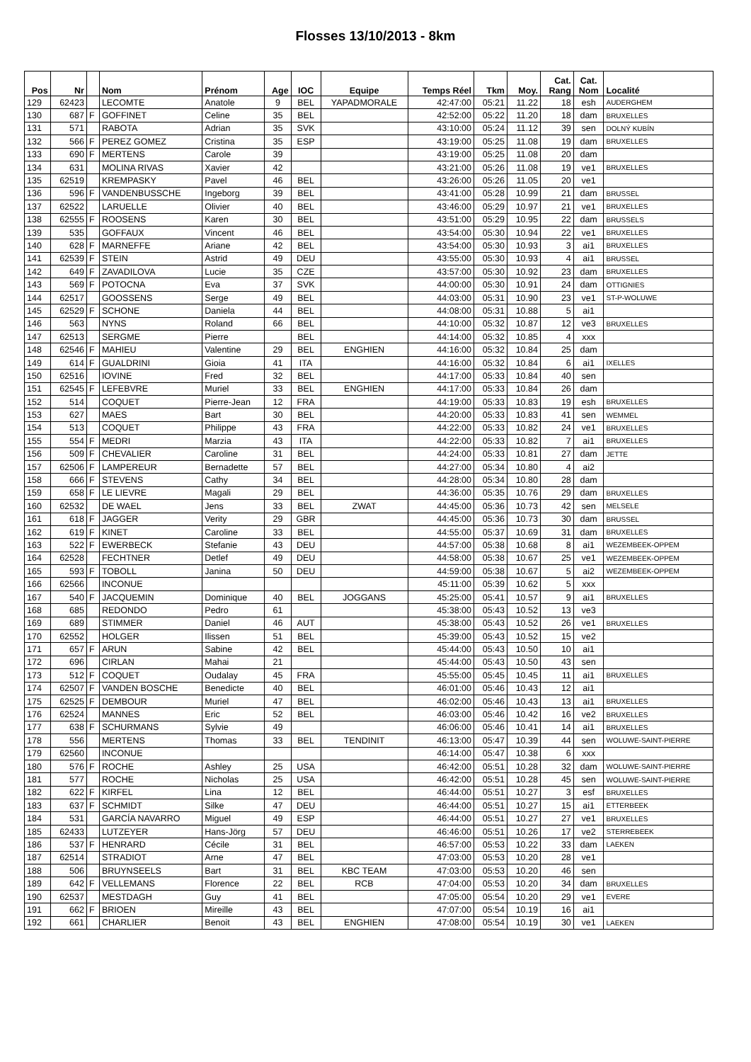Flosses 13/10/2013 - 8km
| Pos | Nr | | Nom | Prénom | Age | IOC | Equipe | Temps Réel | Tkm | Moy. | Cat. Rang | Cat. Nom | Localité |
| --- | --- | --- | --- | --- | --- | --- | --- | --- | --- | --- | --- | --- | --- |
| 129 | 62423 | | LECOMTE | Anatole | 9 | BEL | YAPADMORALE | 42:47:00 | 05:21 | 11.22 | 18 | esh | AUDERGHEM |
| 130 | 687 | F | GOFFINET | Celine | 35 | BEL | | 42:52:00 | 05:22 | 11.20 | 18 | dam | BRUXELLES |
| 131 | 571 | | RABOTA | Adrian | 35 | SVK | | 43:10:00 | 05:24 | 11.12 | 39 | sen | DOLNÝ KUBÍN |
| 132 | 566 | F | PEREZ GOMEZ | Cristina | 35 | ESP | | 43:19:00 | 05:25 | 11.08 | 19 | dam | BRUXELLES |
| 133 | 690 | F | MERTENS | Carole | 39 | | | 43:19:00 | 05:25 | 11.08 | 20 | dam | |
| 134 | 631 | | MOLINA RIVAS | Xavier | 42 | | | 43:21:00 | 05:26 | 11.08 | 19 | ve1 | BRUXELLES |
| 135 | 62519 | | KREMPASKY | Pavel | 46 | BEL | | 43:26:00 | 05:26 | 11.05 | 20 | ve1 | |
| 136 | 596 | F | VANDENBUSSCHE | Ingeborg | 39 | BEL | | 43:41:00 | 05:28 | 10.99 | 21 | dam | BRUSSEL |
| 137 | 62522 | | LARUELLE | Olivier | 40 | BEL | | 43:46:00 | 05:29 | 10.97 | 21 | ve1 | BRUXELLES |
| 138 | 62555 | F | ROOSENS | Karen | 30 | BEL | | 43:51:00 | 05:29 | 10.95 | 22 | dam | BRUSSELS |
| 139 | 535 | | GOFFAUX | Vincent | 46 | BEL | | 43:54:00 | 05:30 | 10.94 | 22 | ve1 | BRUXELLES |
| 140 | 628 | F | MARNEFFE | Ariane | 42 | BEL | | 43:54:00 | 05:30 | 10.93 | 3 | ai1 | BRUXELLES |
| 141 | 62539 | F | STEIN | Astrid | 49 | DEU | | 43:55:00 | 05:30 | 10.93 | 4 | ai1 | BRUSSEL |
| 142 | 649 | F | ZAVADILOVA | Lucie | 35 | CZE | | 43:57:00 | 05:30 | 10.92 | 23 | dam | BRUXELLES |
| 143 | 569 | F | POTOCNA | Eva | 37 | SVK | | 44:00:00 | 05:30 | 10.91 | 24 | dam | OTTIGNIES |
| 144 | 62517 | | GOOSSENS | Serge | 49 | BEL | | 44:03:00 | 05:31 | 10.90 | 23 | ve1 | ST-P-WOLUWE |
| 145 | 62529 | F | SCHONE | Daniela | 44 | BEL | | 44:08:00 | 05:31 | 10.88 | 5 | ai1 | |
| 146 | 563 | | NYNS | Roland | 66 | BEL | | 44:10:00 | 05:32 | 10.87 | 12 | ve3 | BRUXELLES |
| 147 | 62513 | | SERGME | Pierre | | BEL | | 44:14:00 | 05:32 | 10.85 | 4 | xxx | |
| 148 | 62546 | F | MAHIEU | Valentine | 29 | BEL | ENGHIEN | 44:16:00 | 05:32 | 10.84 | 25 | dam | |
| 149 | 614 | F | GUALDRINI | Gioia | 41 | ITA | | 44:16:00 | 05:32 | 10.84 | 6 | ai1 | IXELLES |
| 150 | 62516 | | IOVINE | Fred | 32 | BEL | | 44:17:00 | 05:33 | 10.84 | 40 | sen | |
| 151 | 62545 | F | LEFEBVRE | Muriel | 33 | BEL | ENGHIEN | 44:17:00 | 05:33 | 10.84 | 26 | dam | |
| 152 | 514 | | COQUET | Pierre-Jean | 12 | FRA | | 44:19:00 | 05:33 | 10.83 | 19 | esh | BRUXELLES |
| 153 | 627 | | MAES | Bart | 30 | BEL | | 44:20:00 | 05:33 | 10.83 | 41 | sen | WEMMEL |
| 154 | 513 | | COQUET | Philippe | 43 | FRA | | 44:22:00 | 05:33 | 10.82 | 24 | ve1 | BRUXELLES |
| 155 | 554 | F | MEDRI | Marzia | 43 | ITA | | 44:22:00 | 05:33 | 10.82 | 7 | ai1 | BRUXELLES |
| 156 | 509 | F | CHEVALIER | Caroline | 31 | BEL | | 44:24:00 | 05:33 | 10.81 | 27 | dam | JETTE |
| 157 | 62506 | F | LAMPEREUR | Bernadette | 57 | BEL | | 44:27:00 | 05:34 | 10.80 | 4 | ai2 | |
| 158 | 666 | F | STEVENS | Cathy | 34 | BEL | | 44:28:00 | 05:34 | 10.80 | 28 | dam | |
| 159 | 658 | F | LE LIEVRE | Magali | 29 | BEL | | 44:36:00 | 05:35 | 10.76 | 29 | dam | BRUXELLES |
| 160 | 62532 | | DE WAEL | Jens | 33 | BEL | ZWAT | 44:45:00 | 05:36 | 10.73 | 42 | sen | MELSELE |
| 161 | 618 | F | JAGGER | Verity | 29 | GBR | | 44:45:00 | 05:36 | 10.73 | 30 | dam | BRUSSEL |
| 162 | 619 | F | KINET | Caroline | 33 | BEL | | 44:55:00 | 05:37 | 10.69 | 31 | dam | BRUXELLES |
| 163 | 522 | F | EWERBECK | Stefanie | 43 | DEU | | 44:57:00 | 05:38 | 10.68 | 8 | ai1 | WEZEMBEEK-OPPEM |
| 164 | 62528 | | FECHTNER | Detlef | 49 | DEU | | 44:58:00 | 05:38 | 10.67 | 25 | ve1 | WEZEMBEEK-OPPEM |
| 165 | 593 | F | TOBOLL | Janina | 50 | DEU | | 44:59:00 | 05:38 | 10.67 | 5 | ai2 | WEZEMBEEK-OPPEM |
| 166 | 62566 | | INCONUE | | | | | 45:11:00 | 05:39 | 10.62 | 5 | xxx | |
| 167 | 540 | F | JACQUEMIN | Dominique | 40 | BEL | JOGGANS | 45:25:00 | 05:41 | 10.57 | 9 | ai1 | BRUXELLES |
| 168 | 685 | | REDONDO | Pedro | 61 | | | 45:38:00 | 05:43 | 10.52 | 13 | ve3 | |
| 169 | 689 | | STIMMER | Daniel | 46 | AUT | | 45:38:00 | 05:43 | 10.52 | 26 | ve1 | BRUXELLES |
| 170 | 62552 | | HOLGER | Ilissen | 51 | BEL | | 45:39:00 | 05:43 | 10.52 | 15 | ve2 | |
| 171 | 657 | F | ARUN | Sabine | 42 | BEL | | 45:44:00 | 05:43 | 10.50 | 10 | ai1 | |
| 172 | 696 | | CIRLAN | Mahai | 21 | | | 45:44:00 | 05:43 | 10.50 | 43 | sen | |
| 173 | 512 | F | COQUET | Oudalay | 45 | FRA | | 45:55:00 | 05:45 | 10.45 | 11 | ai1 | BRUXELLES |
| 174 | 62507 | F | VANDEN BOSCHE | Benedicte | 40 | BEL | | 46:01:00 | 05:46 | 10.43 | 12 | ai1 | |
| 175 | 62525 | F | DEMBOUR | Muriel | 47 | BEL | | 46:02:00 | 05:46 | 10.43 | 13 | ai1 | BRUXELLES |
| 176 | 62524 | | MANNES | Eric | 52 | BEL | | 46:03:00 | 05:46 | 10.42 | 16 | ve2 | BRUXELLES |
| 177 | 638 | F | SCHURMANS | Sylvie | 49 | | | 46:06:00 | 05:46 | 10.41 | 14 | ai1 | BRUXELLES |
| 178 | 556 | | MERTENS | Thomas | 33 | BEL | TENDINIT | 46:13:00 | 05:47 | 10.39 | 44 | sen | WOLUWE-SAINT-PIERRE |
| 179 | 62560 | | INCONUE | | | | | 46:14:00 | 05:47 | 10.38 | 6 | xxx | |
| 180 | 576 | F | ROCHE | Ashley | 25 | USA | | 46:42:00 | 05:51 | 10.28 | 32 | dam | WOLUWE-SAINT-PIERRE |
| 181 | 577 | | ROCHE | Nicholas | 25 | USA | | 46:42:00 | 05:51 | 10.28 | 45 | sen | WOLUWE-SAINT-PIERRE |
| 182 | 622 | F | KIRFEL | Lina | 12 | BEL | | 46:44:00 | 05:51 | 10.27 | 3 | esf | BRUXELLES |
| 183 | 637 | F | SCHMIDT | Silke | 47 | DEU | | 46:44:00 | 05:51 | 10.27 | 15 | ai1 | ETTERBEEK |
| 184 | 531 | | GARCÍA NAVARRO | Miguel | 49 | ESP | | 46:44:00 | 05:51 | 10.27 | 27 | ve1 | BRUXELLES |
| 185 | 62433 | | LUTZEYER | Hans-Jörg | 57 | DEU | | 46:46:00 | 05:51 | 10.26 | 17 | ve2 | STERREBEEK |
| 186 | 537 | F | HENRARD | Cécile | 31 | BEL | | 46:57:00 | 05:53 | 10.22 | 33 | dam | LAEKEN |
| 187 | 62514 | | STRADIOT | Arne | 47 | BEL | | 47:03:00 | 05:53 | 10.20 | 28 | ve1 | |
| 188 | 506 | | BRUYNSEELS | Bart | 31 | BEL | KBC TEAM | 47:03:00 | 05:53 | 10.20 | 46 | sen | |
| 189 | 642 | F | VELLEMANS | Florence | 22 | BEL | RCB | 47:04:00 | 05:53 | 10.20 | 34 | dam | BRUXELLES |
| 190 | 62537 | | MESTDAGH | Guy | 41 | BEL | | 47:05:00 | 05:54 | 10.20 | 29 | ve1 | EVERE |
| 191 | 662 | F | BRIOEN | Mireille | 43 | BEL | | 47:07:00 | 05:54 | 10.19 | 16 | ai1 | |
| 192 | 661 | | CHARLIER | Benoit | 43 | BEL | ENGHIEN | 47:08:00 | 05:54 | 10.19 | 30 | ve1 | LAEKEN |